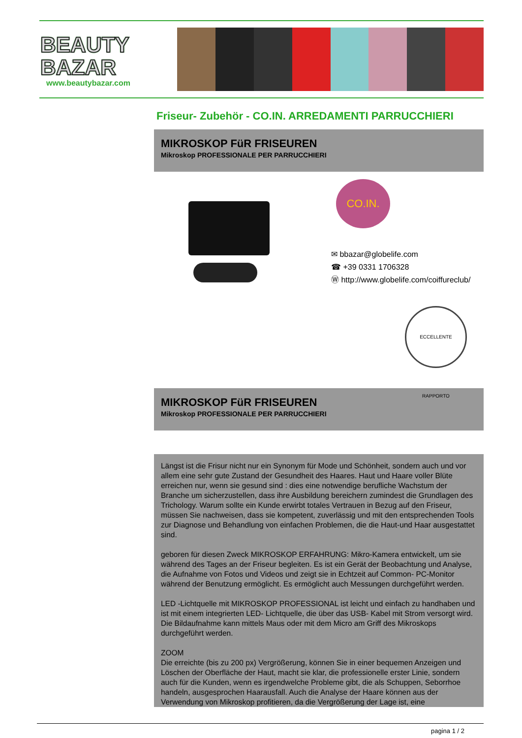BEAUTY BAZAR
www.beautybazar.com
Friseur- Zubehör - CO.IN. ARREDAMENTI PARRUCCHIERI
MIKROSKOP FüR FRISEUREN
Mikroskop PROFESSIONALE PER PARRUCCHIERI
CO.IN.
✉ bbazar@globelife.com
☎ +39 0331 1706328
Ⓦ http://www.globelife.com/coiffureclub/
ECCELLENTE RAPPORTO
MIKROSKOP FüR FRISEUREN
Mikroskop PROFESSIONALE PER PARRUCCHIERI
Längst ist die Frisur nicht nur ein Synonym für Mode und Schönheit, sondern auch und vor allem eine sehr gute Zustand der Gesundheit des Haares. Haut und Haare voller Blüte erreichen nur, wenn sie gesund sind : dies eine notwendige berufliche Wachstum der Branche um sicherzustellen, dass ihre Ausbildung bereichern zumindest die Grundlagen des Trichology. Warum sollte ein Kunde erwirbt totales Vertrauen in Bezug auf den Friseur, müssen Sie nachweisen, dass sie kompetent, zuverlässig und mit den entsprechenden Tools zur Diagnose und Behandlung von einfachen Problemen, die die Haut-und Haar ausgestattet sind.
geboren für diesen Zweck MIKROSKOP ERFAHRUNG: Mikro-Kamera entwickelt, um sie während des Tages an der Friseur begleiten. Es ist ein Gerät der Beobachtung und Analyse, die Aufnahme von Fotos und Videos und zeigt sie in Echtzeit auf Common- PC-Monitor während der Benutzung ermöglicht. Es ermöglicht auch Messungen durchgeführt werden.
LED -Lichtquelle mit MIKROSKOP PROFESSIONAL ist leicht und einfach zu handhaben und ist mit einem integrierten LED- Lichtquelle, die über das USB- Kabel mit Strom versorgt wird. Die Bildaufnahme kann mittels Maus oder mit dem Micro am Griff des Mikroskops durchgeführt werden.
ZOOM
Die erreichte (bis zu 200 px) Vergrößerung, können Sie in einer bequemen Anzeigen und Löschen der Oberfläche der Haut, macht sie klar, die professionelle erster Linie, sondern auch für die Kunden, wenn es irgendwelche Probleme gibt, die als Schuppen, Seborrhoe handeln, ausgesprochen Haarausfall. Auch die Analyse der Haare können aus der Verwendung von Mikroskop profitieren, da die Vergrößerung der Lage ist, eine
pagina 1 / 2